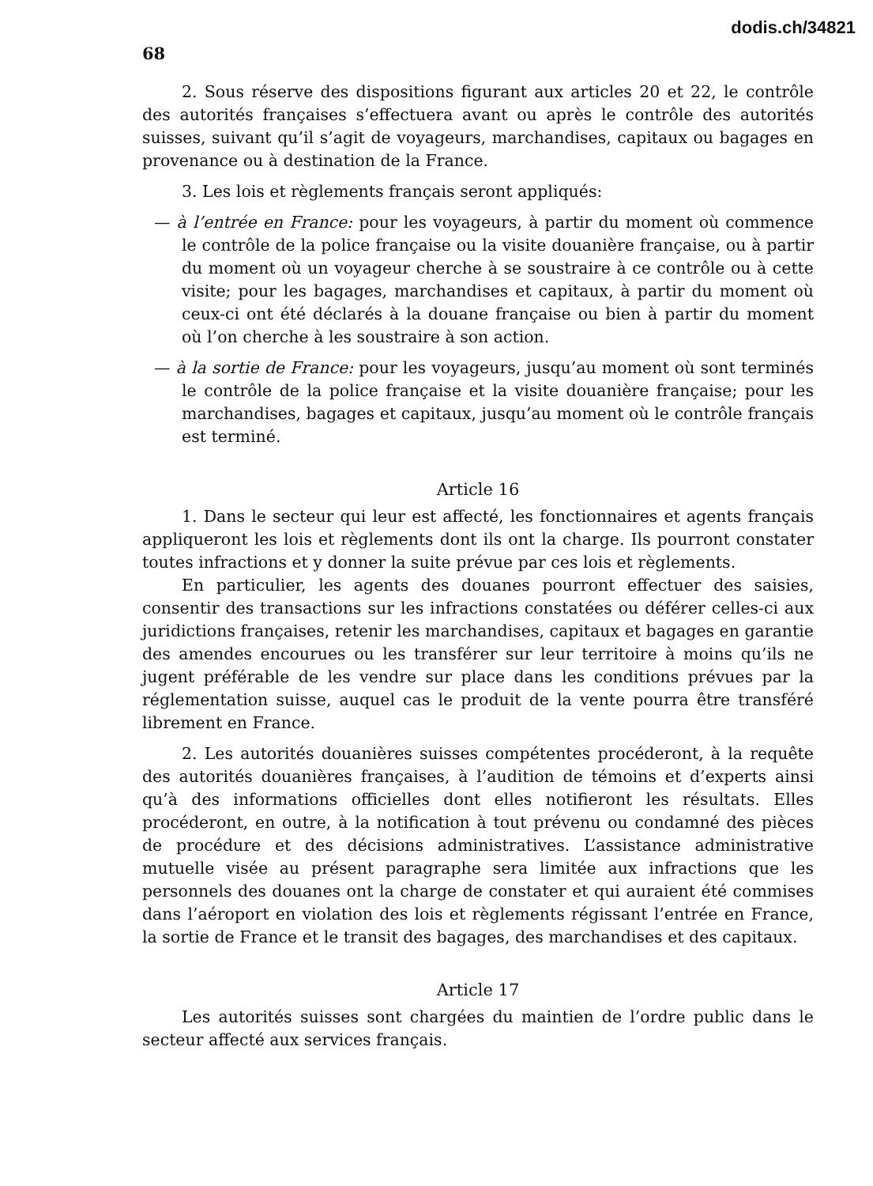dodis.ch/34821
68
2. Sous réserve des dispositions figurant aux articles 20 et 22, le contrôle des autorités françaises s’effectuera avant ou après le contrôle des autorités suisses, suivant qu’il s’agit de voyageurs, marchandises, capitaux ou bagages en provenance ou à destination de la France.
3. Les lois et règlements français seront appliqués:
— à l’entrée en France: pour les voyageurs, à partir du moment où commence le contrôle de la police française ou la visite douanière française, ou à partir du moment où un voyageur cherche à se soustraire à ce contrôle ou à cette visite; pour les bagages, marchandises et capitaux, à partir du moment où ceux-ci ont été déclarés à la douane française ou bien à partir du moment où l’on cherche à les soustraire à son action.
— à la sortie de France: pour les voyageurs, jusqu’au moment où sont terminés le contrôle de la police française et la visite douanière française; pour les marchandises, bagages et capitaux, jusqu’au moment où le contrôle français est terminé.
Article 16
1. Dans le secteur qui leur est affecté, les fonctionnaires et agents français appliqueront les lois et règlements dont ils ont la charge. Ils pourront constater toutes infractions et y donner la suite prévue par ces lois et règlements.
En particulier, les agents des douanes pourront effectuer des saisies, consentir des transactions sur les infractions constatées ou déférer celles-ci aux juridictions françaises, retenir les marchandises, capitaux et bagages en garantie des amendes encourues ou les transférer sur leur territoire à moins qu’ils ne jugent préférable de les vendre sur place dans les conditions prévues par la réglementation suisse, auquel cas le produit de la vente pourra être transféré librement en France.
2. Les autorités douanières suisses compétentes procéderont, à la requête des autorités douanières françaises, à l’audition de témoins et d’experts ainsi qu’à des informations officielles dont elles notifieront les résultats. Elles procéderont, en outre, à la notification à tout prévenu ou condamné des pièces de procédure et des décisions administratives. L’assistance administrative mutuelle visée au présent paragraphe sera limitée aux infractions que les personnels des douanes ont la charge de constater et qui auraient été commises dans l’aéroport en violation des lois et règlements régissant l’entrée en France, la sortie de France et le transit des bagages, des marchandises et des capitaux.
Article 17
Les autorités suisses sont chargées du maintien de l’ordre public dans le secteur affecté aux services français.